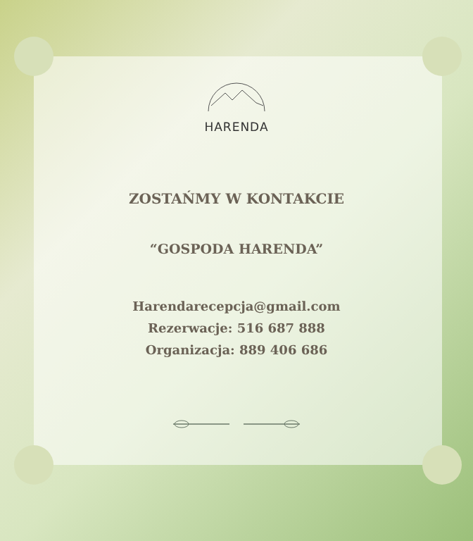HARENDA
ZOSTAŃMY W KONTAKCIE
“GOSPODA HARENDA”
Harendarecepcja@gmail.com
Rezerwacje: 516 687 888
Organizacja: 889 406 686